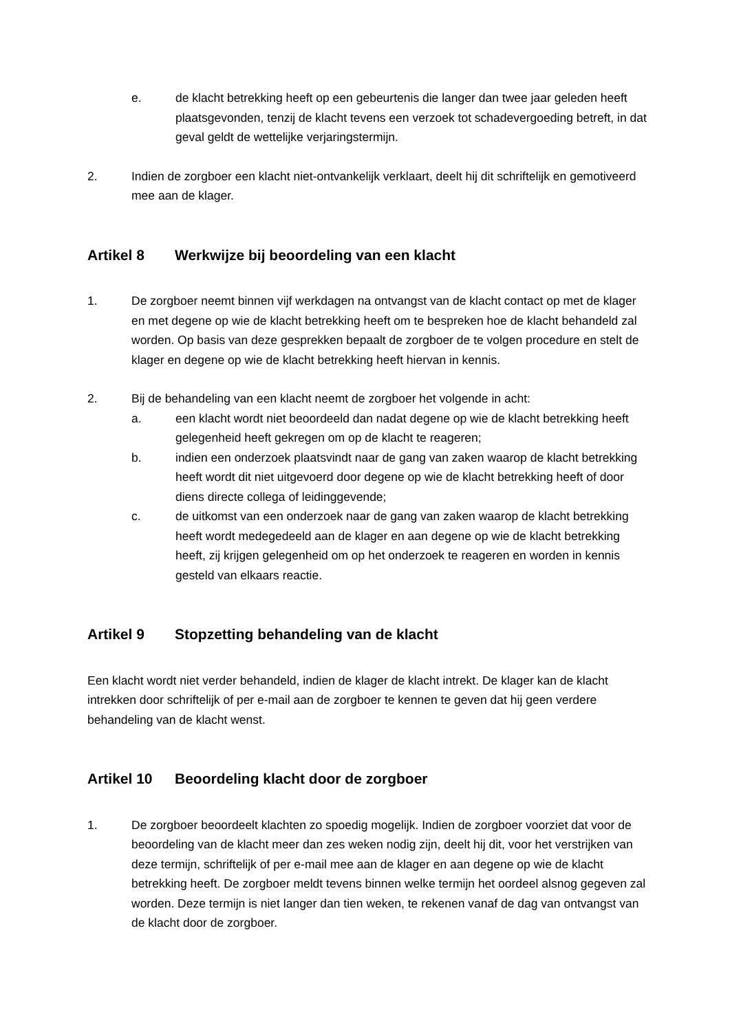e. de klacht betrekking heeft op een gebeurtenis die langer dan twee jaar geleden heeft plaatsgevonden, tenzij de klacht tevens een verzoek tot schadevergoeding betreft, in dat geval geldt de wettelijke verjaringstermijn.
2. Indien de zorgboer een klacht niet-ontvankelijk verklaart, deelt hij dit schriftelijk en gemotiveerd mee aan de klager.
Artikel 8 Werkwijze bij beoordeling van een klacht
1. De zorgboer neemt binnen vijf werkdagen na ontvangst van de klacht contact op met de klager en met degene op wie de klacht betrekking heeft om te bespreken hoe de klacht behandeld zal worden. Op basis van deze gesprekken bepaalt de zorgboer de te volgen procedure en stelt de klager en degene op wie de klacht betrekking heeft hiervan in kennis.
2. Bij de behandeling van een klacht neemt de zorgboer het volgende in acht:
a. een klacht wordt niet beoordeeld dan nadat degene op wie de klacht betrekking heeft gelegenheid heeft gekregen om op de klacht te reageren;
b. indien een onderzoek plaatsvindt naar de gang van zaken waarop de klacht betrekking heeft wordt dit niet uitgevoerd door degene op wie de klacht betrekking heeft of door diens directe collega of leidinggevende;
c. de uitkomst van een onderzoek naar de gang van zaken waarop de klacht betrekking heeft wordt medegedeeld aan de klager en aan degene op wie de klacht betrekking heeft, zij krijgen gelegenheid om op het onderzoek te reageren en worden in kennis gesteld van elkaars reactie.
Artikel 9 Stopzetting behandeling van de klacht
Een klacht wordt niet verder behandeld, indien de klager de klacht intrekt. De klager kan de klacht intrekken door schriftelijk of per e-mail aan de zorgboer te kennen te geven dat hij geen verdere behandeling van de klacht wenst.
Artikel 10 Beoordeling klacht door de zorgboer
1. De zorgboer beoordeelt klachten zo spoedig mogelijk. Indien de zorgboer voorziet dat voor de beoordeling van de klacht meer dan zes weken nodig zijn, deelt hij dit, voor het verstrijken van deze termijn, schriftelijk of per e-mail mee aan de klager en aan degene op wie de klacht betrekking heeft. De zorgboer meldt tevens binnen welke termijn het oordeel alsnog gegeven zal worden. Deze termijn is niet langer dan tien weken, te rekenen vanaf de dag van ontvangst van de klacht door de zorgboer.